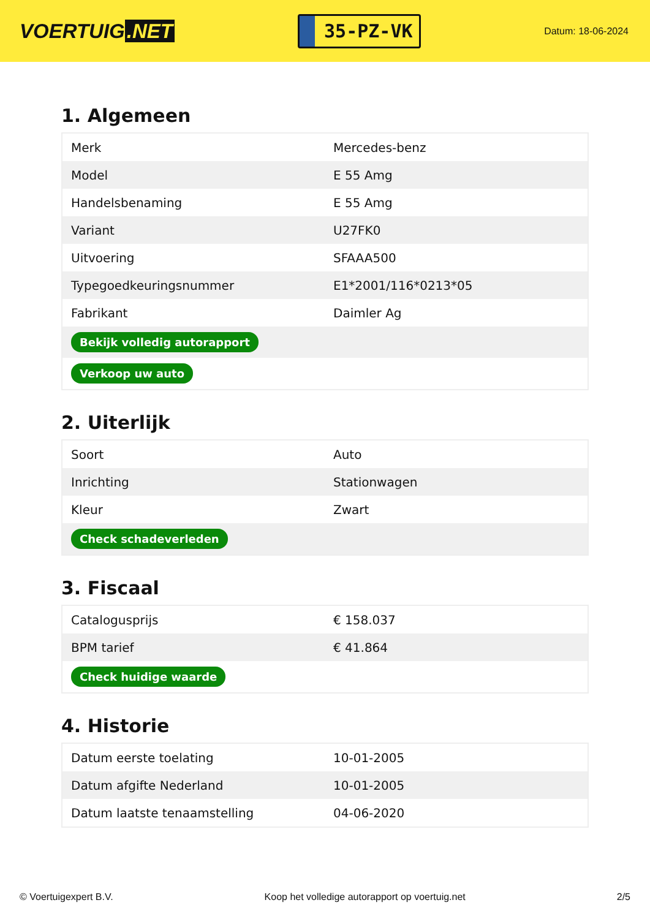VOERTUIG.NET
35-PZ-VK
Datum: 18-06-2024
1. Algemeen
| Merk | Mercedes-benz |
| Model | E 55 Amg |
| Handelsbenaming | E 55 Amg |
| Variant | U27FK0 |
| Uitvoering | SFAAA500 |
| Typegoedkeuringsnummer | E1*2001/116*0213*05 |
| Fabrikant | Daimler Ag |
| Bekijk volledig autorapport | |
| Verkoop uw auto | |
2. Uiterlijk
| Soort | Auto |
| Inrichting | Stationwagen |
| Kleur | Zwart |
| Check schadeverleden | |
3. Fiscaal
| Catalogusprijs | € 158.037 |
| BPM tarief | € 41.864 |
| Check huidige waarde | |
4. Historie
| Datum eerste toelating | 10-01-2005 |
| Datum afgifte Nederland | 10-01-2005 |
| Datum laatste tenaamstelling | 04-06-2020 |
© Voertuigexpert B.V. Koop het volledige autorapport op voertuig.net 2/5